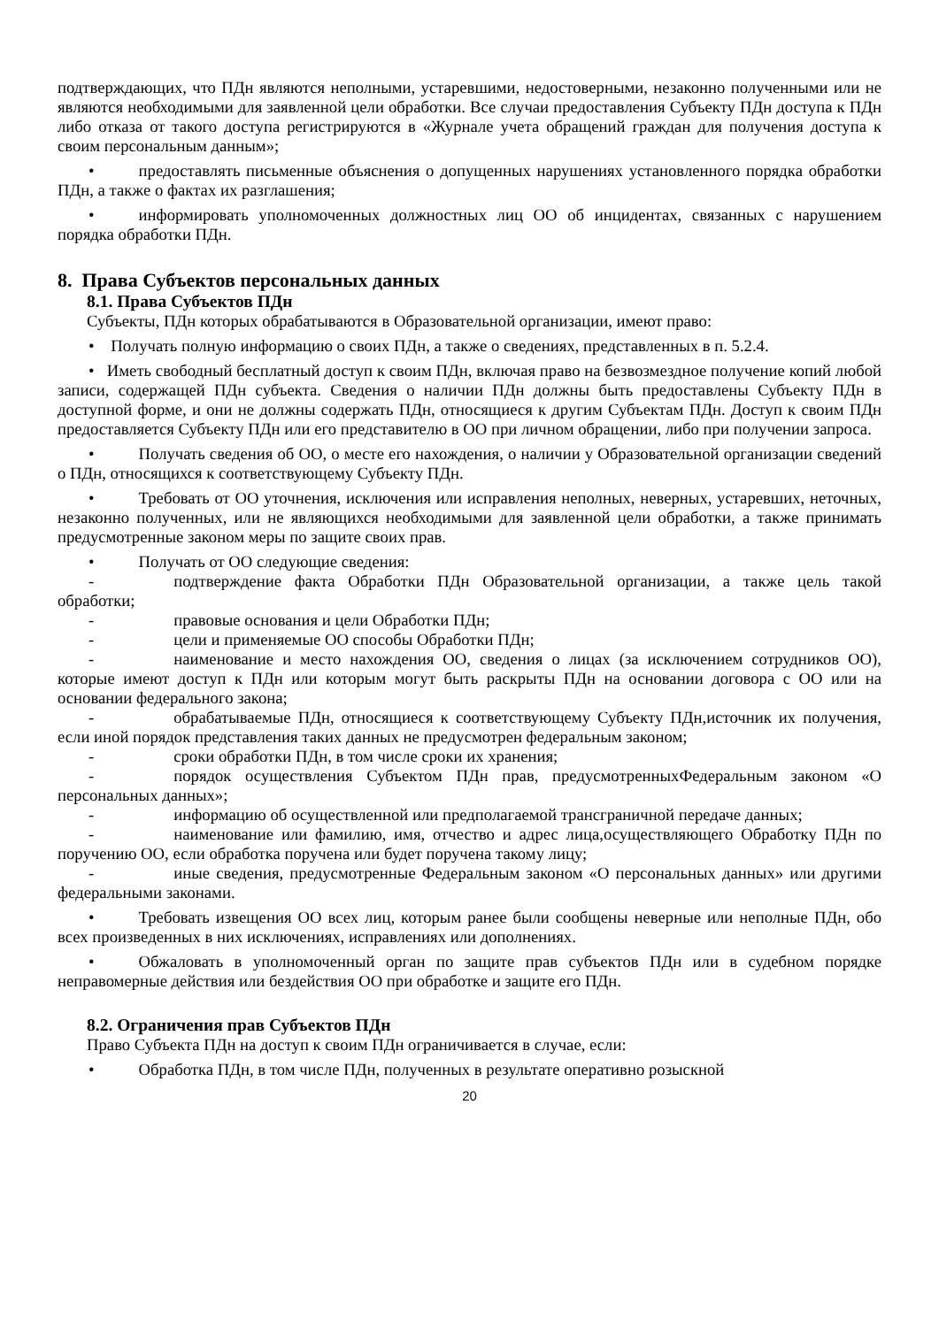подтверждающих, что ПДн являются неполными, устаревшими, недостоверными, незаконно полученными или не являются необходимыми для заявленной цели обработки. Все случаи предоставления Субъекту ПДн доступа к ПДн либо отказа от такого доступа регистрируются в «Журнале учета обращений граждан для получения доступа к своим персональным данным»;
• предоставлять письменные объяснения о допущенных нарушениях установленного порядка обработки ПДн, а также о фактах их разглашения;
• информировать уполномоченных должностных лиц ОО об инцидентах, связанных с нарушением порядка обработки ПДн.
8. Права Субъектов персональных данных
8.1. Права Субъектов ПДн
Субъекты, ПДн которых обрабатываются в Образовательной организации, имеют право:
• Получать полную информацию о своих ПДн, а также о сведениях, представленных в п. 5.2.4.
• Иметь свободный бесплатный доступ к своим ПДн, включая право на безвозмездное получение копий любой записи, содержащей ПДн субъекта. Сведения о наличии ПДн должны быть предоставлены Субъекту ПДн в доступной форме, и они не должны содержать ПДн, относящиеся к другим Субъектам ПДн. Доступ к своим ПДн предоставляется Субъекту ПДн или его представителю в ОО при личном обращении, либо при получении запроса.
• Получать сведения об ОО, о месте его нахождения, о наличии у Образовательной организации сведений о ПДн, относящихся к соответствующему Субъекту ПДн.
• Требовать от ОО уточнения, исключения или исправления неполных, неверных, устаревших, неточных, незаконно полученных, или не являющихся необходимыми для заявленной цели обработки, а также принимать предусмотренные законом меры по защите своих прав.
• Получать от ОО следующие сведения:
- подтверждение факта Обработки ПДн Образовательной организации, а также цель такой обработки;
- правовые основания и цели Обработки ПДн;
- цели и применяемые ОО способы Обработки ПДн;
- наименование и место нахождения ОО, сведения о лицах (за исключением сотрудников ОО), которые имеют доступ к ПДн или которым могут быть раскрыты ПДн на основании договора с ОО или на основании федерального закона;
- обрабатываемые ПДн, относящиеся к соответствующему Субъекту ПДн,источник их получения, если иной порядок представления таких данных не предусмотрен федеральным законом;
- сроки обработки ПДн, в том числе сроки их хранения;
- порядок осуществления Субъектом ПДн прав, предусмотренныхФедеральным законом «О персональных данных»;
- информацию об осуществленной или предполагаемой трансграничной передаче данных;
- наименование или фамилию, имя, отчество и адрес лица,осуществляющего Обработку ПДн по поручению ОО, если обработка поручена или будет поручена такому лицу;
- иные сведения, предусмотренные Федеральным законом «О персональных данных» или другими федеральными законами.
• Требовать извещения ОО всех лиц, которым ранее были сообщены неверные или неполные ПДн, обо всех произведенных в них исключениях, исправлениях или дополнениях.
• Обжаловать в уполномоченный орган по защите прав субъектов ПДн или в судебном порядке неправомерные действия или бездействия ОО при обработке и защите его ПДн.
8.2. Ограничения прав Субъектов ПДн
Право Субъекта ПДн на доступ к своим ПДн ограничивается в случае, если:
• Обработка ПДн, в том числе ПДн, полученных в результате оперативно розыскной
20